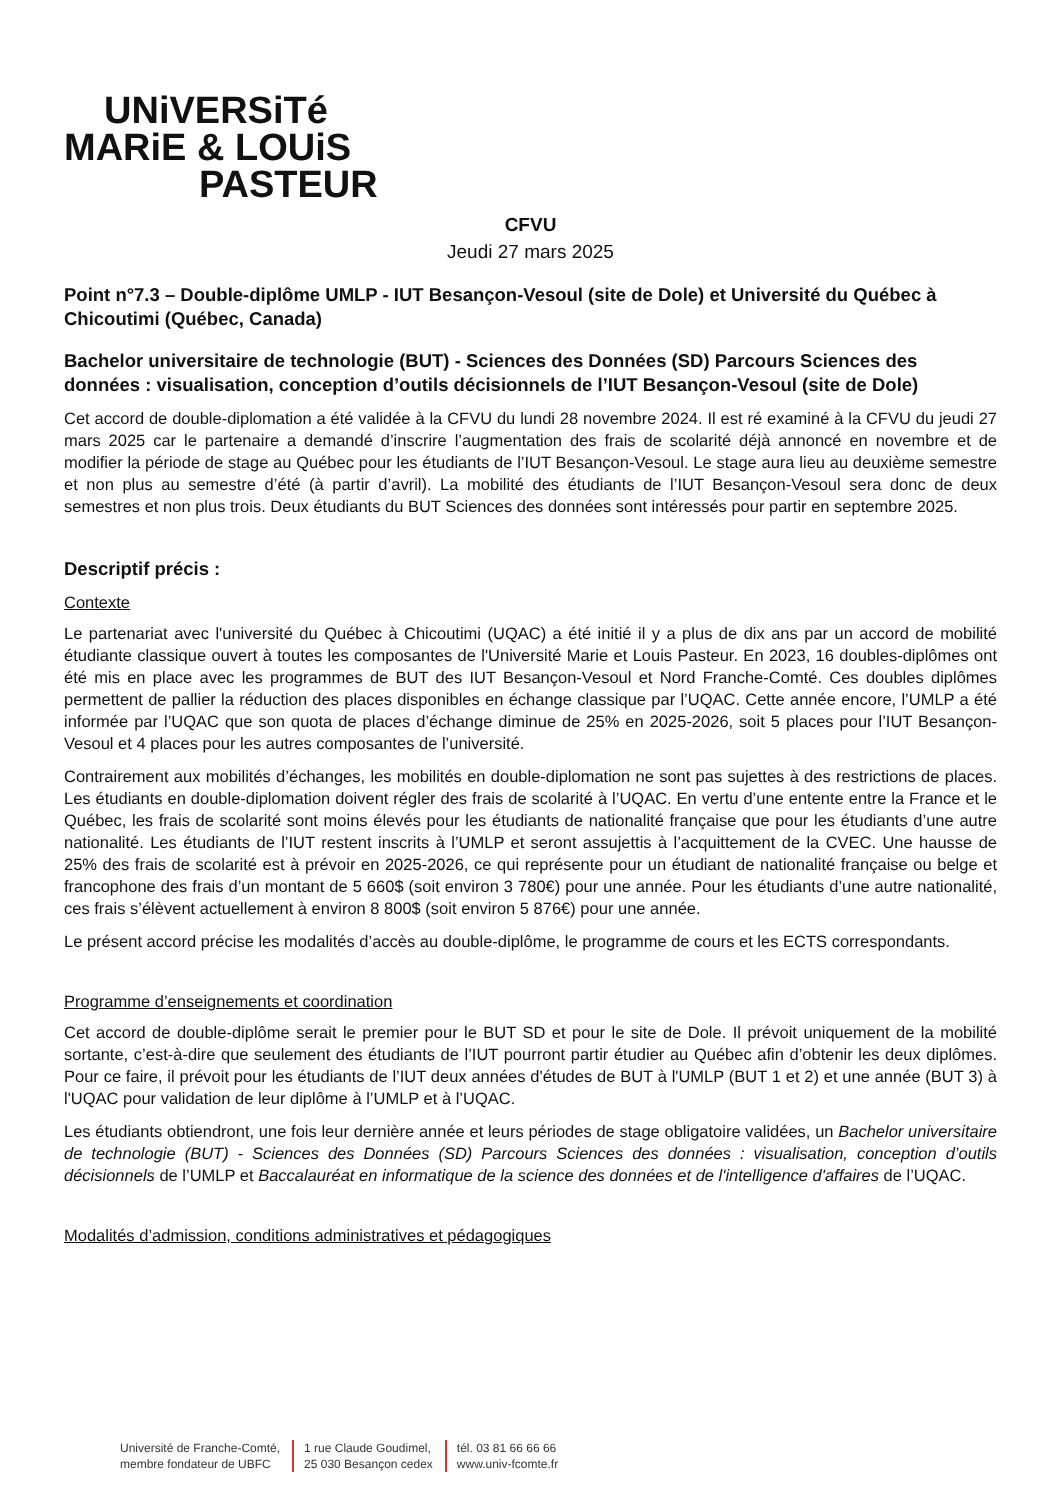UNiVERSiTé
MARiE & LOUiS
PASTEUR
CFVU
Jeudi 27 mars 2025
Point n°7.3 – Double-diplôme UMLP - IUT Besançon-Vesoul (site de Dole) et Université du Québec à Chicoutimi (Québec, Canada)
Bachelor universitaire de technologie (BUT) - Sciences des Données (SD) Parcours Sciences des données : visualisation, conception d’outils décisionnels de l’IUT Besançon-Vesoul (site de Dole)
Cet accord de double-diplomation a été validée à la CFVU du lundi 28 novembre 2024. Il est ré examiné à la CFVU du jeudi 27 mars 2025 car le partenaire a demandé d’inscrire l’augmentation des frais de scolarité déjà annoncé en novembre et de modifier la période de stage au Québec pour les étudiants de l’IUT Besançon-Vesoul. Le stage aura lieu au deuxième semestre et non plus au semestre d’été (à partir d’avril). La mobilité des étudiants de l’IUT Besançon-Vesoul sera donc de deux semestres et non plus trois. Deux étudiants du BUT Sciences des données sont intéressés pour partir en septembre 2025.
Descriptif précis :
Contexte
Le partenariat avec l'université du Québec à Chicoutimi (UQAC) a été initié il y a plus de dix ans par un accord de mobilité étudiante classique ouvert à toutes les composantes de l'Université Marie et Louis Pasteur. En 2023, 16 doubles-diplômes ont été mis en place avec les programmes de BUT des IUT Besançon-Vesoul et Nord Franche-Comté. Ces doubles diplômes permettent de pallier la réduction des places disponibles en échange classique par l’UQAC. Cette année encore, l’UMLP a été informée par l’UQAC que son quota de places d’échange diminue de 25% en 2025-2026, soit 5 places pour l’IUT Besançon-Vesoul et 4 places pour les autres composantes de l’université.
Contrairement aux mobilités d’échanges, les mobilités en double-diplomation ne sont pas sujettes à des restrictions de places. Les étudiants en double-diplomation doivent régler des frais de scolarité à l’UQAC. En vertu d’une entente entre la France et le Québec, les frais de scolarité sont moins élevés pour les étudiants de nationalité française que pour les étudiants d’une autre nationalité. Les étudiants de l’IUT restent inscrits à l’UMLP et seront assujettis à l’acquittement de la CVEC. Une hausse de 25% des frais de scolarité est à prévoir en 2025-2026, ce qui représente pour un étudiant de nationalité française ou belge et francophone des frais d’un montant de 5 660$ (soit environ 3 780€) pour une année. Pour les étudiants d’une autre nationalité, ces frais s’élèvent actuellement à environ 8 800$ (soit environ 5 876€) pour une année.
Le présent accord précise les modalités d’accès au double-diplôme, le programme de cours et les ECTS correspondants.
Programme d’enseignements et coordination
Cet accord de double-diplôme serait le premier pour le BUT SD et pour le site de Dole. Il prévoit uniquement de la mobilité sortante, c’est-à-dire que seulement des étudiants de l’IUT pourront partir étudier au Québec afin d’obtenir les deux diplômes. Pour ce faire, il prévoit pour les étudiants de l’IUT deux années d'études de BUT à l'UMLP (BUT 1 et 2) et une année (BUT 3) à l'UQAC pour validation de leur diplôme à l’UMLP et à l’UQAC.
Les étudiants obtiendront, une fois leur dernière année et leurs périodes de stage obligatoire validées, un Bachelor universitaire de technologie (BUT) - Sciences des Données (SD) Parcours Sciences des données : visualisation, conception d’outils décisionnels de l’UMLP et Baccalauréat en informatique de la science des données et de l'intelligence d'affaires de l’UQAC.
Modalités d’admission, conditions administratives et pédagogiques
Université de Franche-Comté,
membre fondateur de UBFC
1 rue Claude Goudimel,
25 030 Besançon cedex
tél. 03 81 66 66 66
www.univ-fcomte.fr